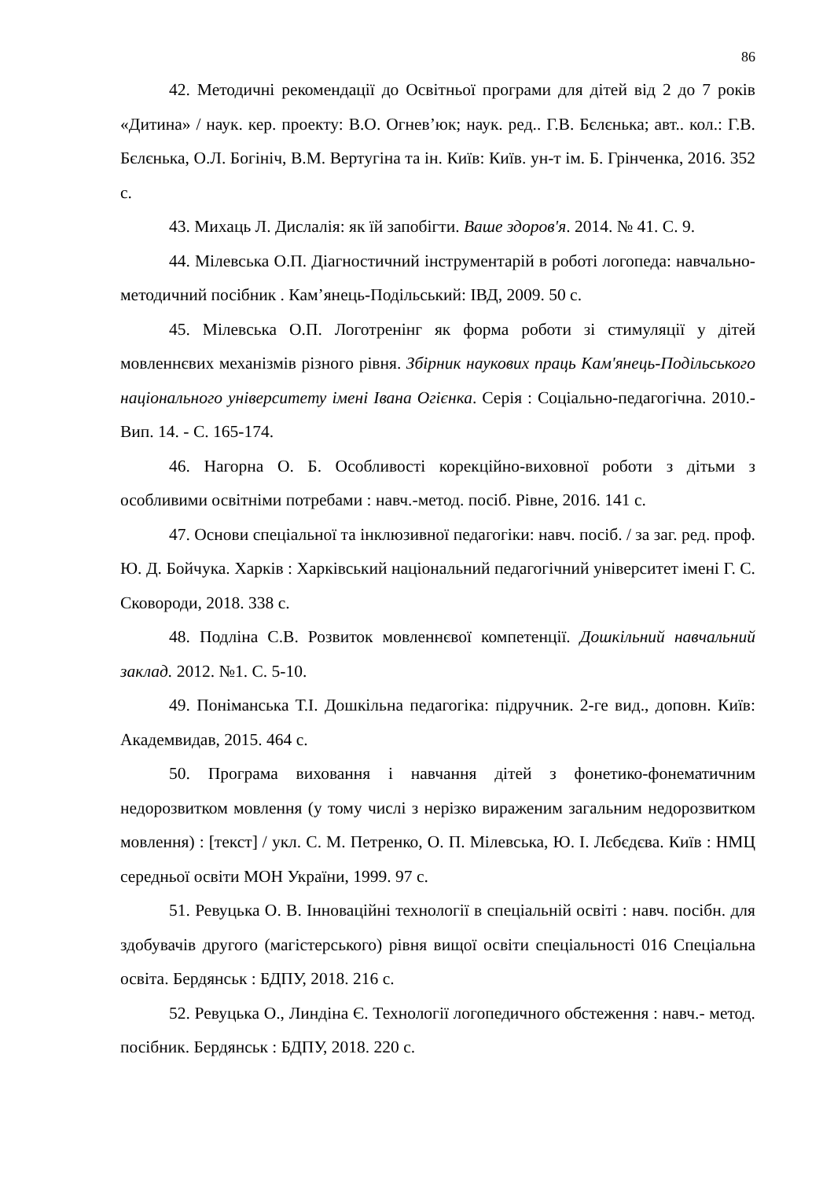86
42. Методичні рекомендації до Освітньої програми для дітей від 2 до 7 років «Дитина» / наук. кер. проекту: В.О. Огнев’юк; наук. ред.. Г.В. Бєлєнька; авт.. кол.: Г.В. Бєлєнька, О.Л. Богініч, В.М. Вертугіна та ін. Київ: Київ. ун-т ім. Б. Грінченка, 2016. 352 с.
43. Михаць Л. Дислалія: як їй запобігти. Ваше здоров'я. 2014. № 41. С. 9.
44. Мілевська О.П. Діагностичний інструментарій в роботі логопеда: навчально-методичний посібник . Кам’янець-Подільський: ІВД, 2009. 50 с.
45. Мілевська О.П. Логотренінг як форма роботи зі стимуляції у дітей мовленнєвих механізмів різного рівня. Збірник наукових праць Кам'янець-Подільського національного університету імені Івана Огієнка. Серія : Соціально-педагогічна. 2010.- Вип. 14. - С. 165-174.
46. Нагорна О. Б. Особливості корекційно-виховної роботи з дітьми з особливими освітніми потребами : навч.-метод. посіб. Рівне, 2016. 141 с.
47. Основи спеціальної та інклюзивної педагогіки: навч. посіб. / за заг. ред. проф. Ю. Д. Бойчука. Харків : Харківський національний педагогічний університет імені Г. С. Сковороди, 2018. 338 с.
48. Подліна С.В. Розвиток мовленнєвої компетенції. Дошкільний навчальний заклад. 2012. №1. С. 5-10.
49. Поніманська Т.І. Дошкільна педагогіка: підручник. 2-ге вид., доповн. Київ: Академвидав, 2015. 464 с.
50. Програма виховання і навчання дітей з фонетико-фонематичним недорозвитком мовлення (у тому числі з нерізко вираженим загальним недорозвитком мовлення) : [текст] / укл. С. М. Петренко, О. П. Мілевська, Ю. І. Лєбєдєва. Київ : НМЦ середньої освіти МОН України, 1999. 97 с.
51. Ревуцька О. В. Інноваційні технології в спеціальній освіті : навч. посібн. для здобувачів другого (магістерського) рівня вищої освіти спеціальності 016 Спеціальна освіта. Бердянськ : БДПУ, 2018. 216 с.
52. Ревуцька О., Линдіна Є. Технології логопедичного обстеження : навч.- метод. посібник. Бердянськ : БДПУ, 2018. 220 с.